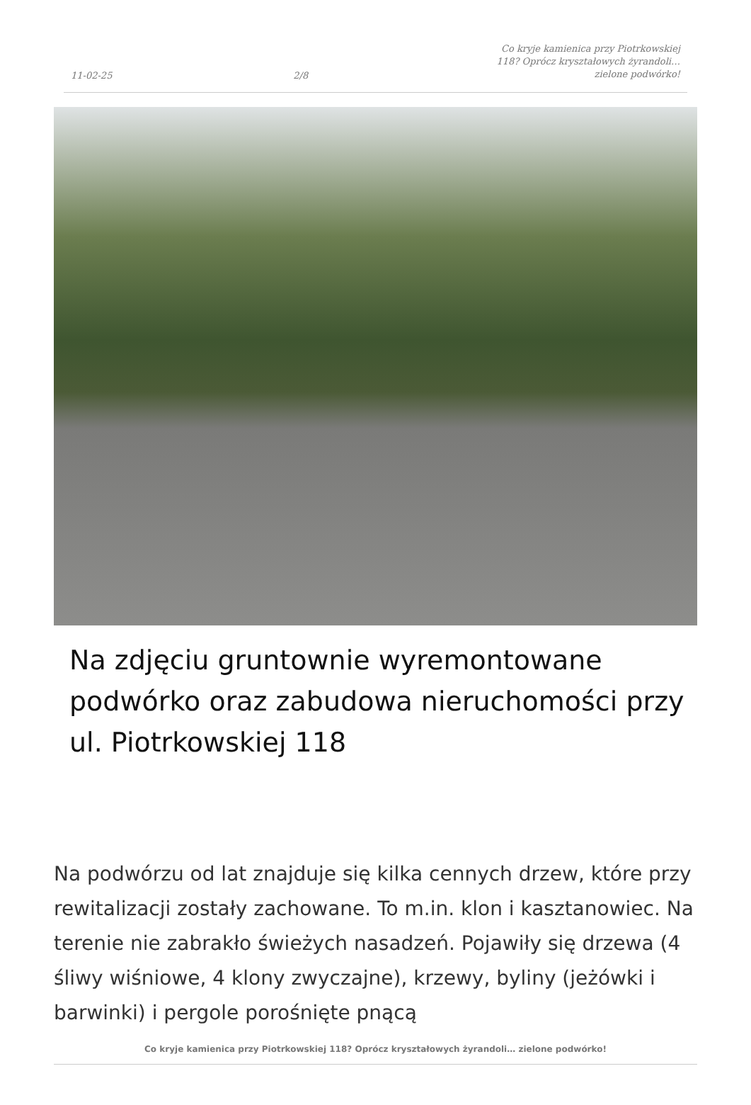11-02-25 2/8 Co kryje kamienica przy Piotrkowskiej 118? Oprócz kryształowych żyrandoli… zielone podwórko!
Na zdjęciu gruntownie wyremontowane podwórko oraz zabudowa nieruchomości przy ul. Piotrkowskiej 118
Na podwórzu od lat znajduje się kilka cennych drzew, które przy rewitalizacji zostały zachowane. To m.in. klon i kasztanowiec. Na terenie nie zabrakło świeżych nasadzeń. Pojawiły się drzewa (4 śliwy wiśniowe, 4 klony zwyczajne), krzewy, byliny (jeżówki i barwinki) i pergole porośnięte pnącą
Co kryje kamienica przy Piotrkowskiej 118? Oprócz kryształowych żyrandoli… zielone podwórko!